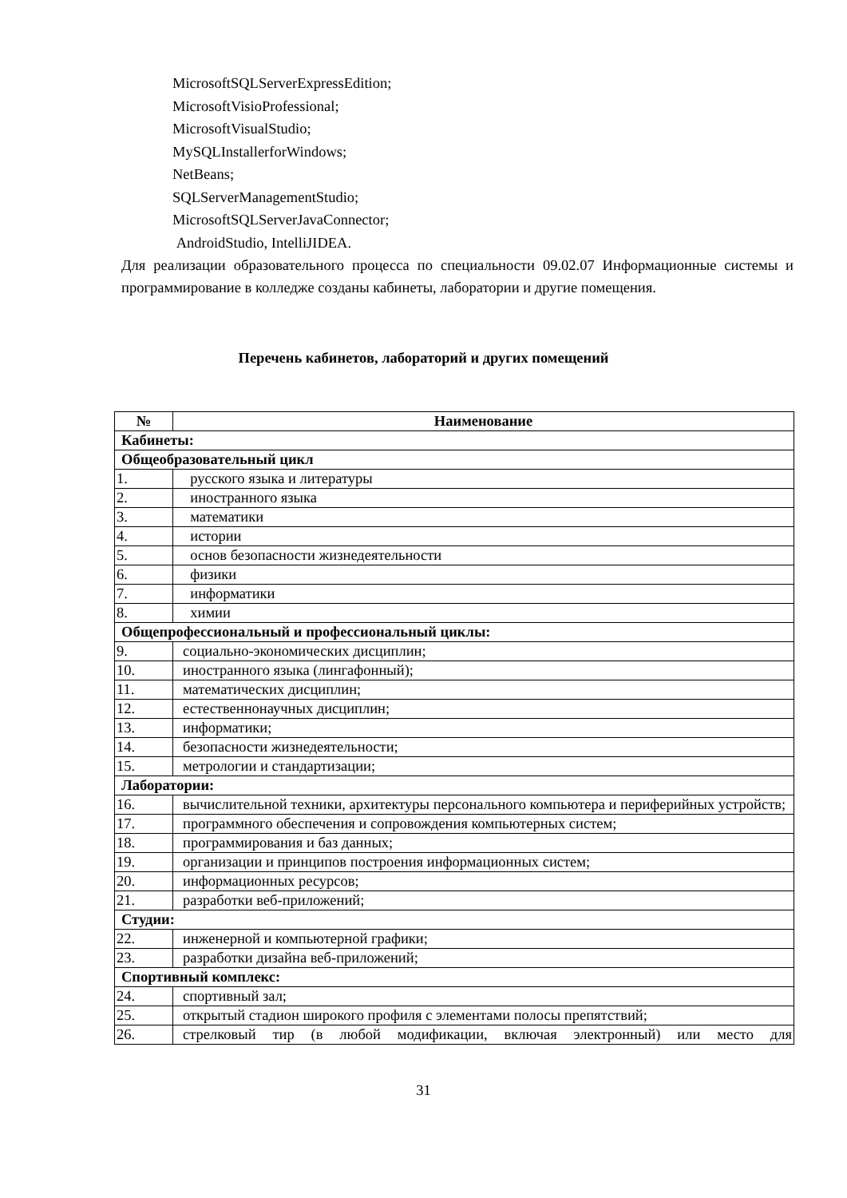MicrosoftSQLServerExpressEdition;
MicrosoftVisioProfessional;
MicrosoftVisualStudio;
MySQLInstallerforWindows;
NetBeans;
SQLServerManagementStudio;
MicrosoftSQLServerJavaConnector;
AndroidStudio, IntelliJIDEA.
Для реализации образовательного процесса по специальности 09.02.07 Информационные системы и программирование в колледже созданы кабинеты, лаборатории и другие помещения.
Перечень кабинетов, лабораторий и других помещений
| № | Наименование |
| --- | --- |
| Кабинеты: | |
| Общеобразовательный цикл | |
| 1. | русского языка и литературы |
| 2. | иностранного языка |
| 3. | математики |
| 4. | истории |
| 5. | основ безопасности жизнедеятельности |
| 6. | физики |
| 7. | информатики |
| 8. | химии |
| Общепрофессиональный и профессиональный циклы: | |
| 9. | социально-экономических дисциплин; |
| 10. | иностранного языка (лингафонный); |
| 11. | математических дисциплин; |
| 12. | естественнонаучных дисциплин; |
| 13. | информатики; |
| 14. | безопасности жизнедеятельности; |
| 15. | метрологии и стандартизации; |
| Лаборатории: | |
| 16. | вычислительной техники, архитектуры персонального компьютера и периферийных устройств; |
| 17. | программного обеспечения и сопровождения компьютерных систем; |
| 18. | программирования и баз данных; |
| 19. | организации и принципов построения информационных систем; |
| 20. | информационных ресурсов; |
| 21. | разработки веб-приложений; |
| Студии: | |
| 22. | инженерной и компьютерной графики; |
| 23. | разработки дизайна веб-приложений; |
| Спортивный комплекс: | |
| 24. | спортивный зал; |
| 25. | открытый стадион широкого профиля с элементами полосы препятствий; |
| 26. | стрелковый тир (в любой модификации, включая электронный) или место для |
31